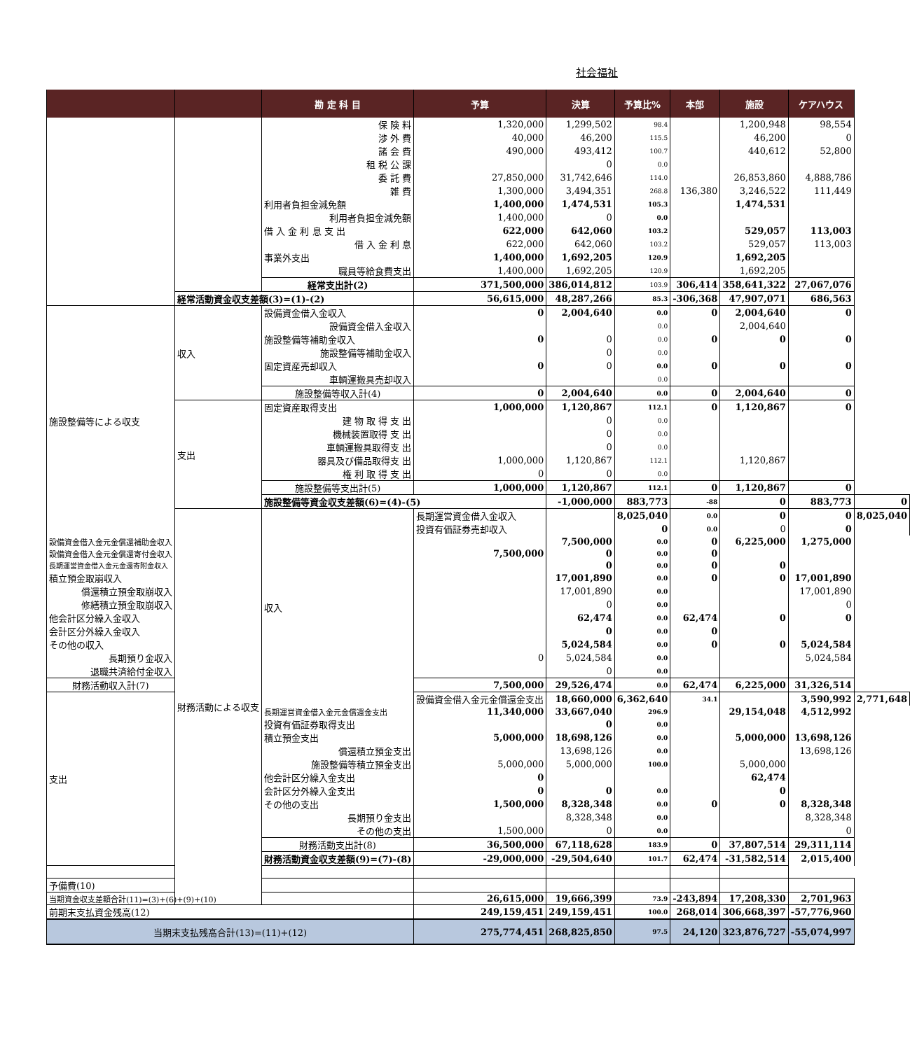社会福祉
| | | 勘 定 科 目 | 予算 | 決算 | 予算比% | 本部 | 施設 | ケアハウス | |
| --- | --- | --- | --- | --- | --- | --- | --- | --- | --- |
| | | 保 険 料 | 1,320,000 | 1,299,502 | 98.4 | | 1,200,948 | 98,554 | |
| | | 渉 外 費 | 40,000 | 46,200 | 115.5 | | 46,200 | 0 | |
| | | 諸 会 費 | 490,000 | 493,412 | 100.7 | | 440,612 | 52,800 | |
| | | 租 税 公 課 | | 0 | 0.0 | | | | |
| | | 委 託 費 | 27,850,000 | 31,742,646 | 114.0 | | 26,853,860 | 4,888,786 | |
| | | 雑 費 | 1,300,000 | 3,494,351 | 268.8 | 136,380 | 3,246,522 | 111,449 | |
| | | 利用者負担金減免額 | 1,400,000 | 1,474,531 | 105.3 | | 1,474,531 | | |
| | | 利用者負担金減免額 | 1,400,000 | 0 | 0.0 | | | | |
| | | 借 入 金 利 息 支 出 | 622,000 | 642,060 | 103.2 | | 529,057 | 113,003 | |
| | | 借 入 金 利 息 | 622,000 | 642,060 | 103.2 | | 529,057 | 113,003 | |
| | | 事業外支出 | 1,400,000 | 1,692,205 | 120.9 | | 1,692,205 | | |
| | | 職員等給食費支出 | 1,400,000 | 1,692,205 | 120.9 | | 1,692,205 | | |
| | | 経常支出計(2) | 371,500,000 | 386,014,812 | 103.9 | 306,414 | 358,641,322 | 27,067,076 | |
| | 経常活動資金収支差額(3)=(1)-(2) | | 56,615,000 | 48,287,266 | 85.3 | -306,368 | 47,907,071 | 686,563 | |
| 施設整備等による収支 | 収入 | 設備資金借入金収入 | 0 | 2,004,640 | 0.0 | 0 | 2,004,640 | 0 | |
| | | 設備資金借入金収入 | | | 0.0 | | 2,004,640 | | |
| | | 施設整備等補助金収入 | 0 | 0 | 0.0 | 0 | 0 | 0 | |
| | | 施設整備等補助金収入 | | 0 | 0.0 | | | | |
| | | 固定資産売却収入 | 0 | 0 | 0.0 | 0 | 0 | 0 | |
| | | 車輌運搬具売却収入 | | | 0.0 | | | | |
| | | 施設整備等収入計(4) | 0 | 2,004,640 | 0.0 | 0 | 2,004,640 | 0 | |
| | 支出 | 固定資産取得支出 | 1,000,000 | 1,120,867 | 112.1 | 0 | 1,120,867 | 0 | |
| | | 建 物 取 得 支 出 | | 0 | 0.0 | | | | |
| | | 機械装置取得 支 出 | | 0 | 0.0 | | | | |
| | | 車輌運搬具取得支 出 | | 0 | 0.0 | | | | |
| | | 器具及び備品取得支 出 | 1,000,000 | 1,120,867 | 112.1 | | 1,120,867 | | |
| | | 権 利 取 得 支 出 | 0 | 0 | 0.0 | | | | |
| | | 施設整備等支出計(5) | 1,000,000 | 1,120,867 | 112.1 | 0 | 1,120,867 | 0 | |
| | | 施設整備等資金収支差額(6)=(4)-(5) | | -1,000,000 | 883,773 | -88 | 0 | 883,773 | 0 |
| | 財務活動による収支 | 収入 | 長期運営資金借入金収入 | | 8,025,040 | 0.0 | 0 | 0 | 8,025,040 |
| | | | 投資有価証券売却収入 | | 0 | 0.0 | 0 | 0 | |
| 設備資金借入金元金償還補助金収入 | | | | 7,500,000 | 0.0 | 0 | 6,225,000 | 1,275,000 | |
| 設備資金借入金元金償還寄付金収入 | | | 7,500,000 | 0 | 0.0 | 0 | | | |
| 長期運営資金借入金元金還寄附金収入 | | | | 0 | 0.0 | 0 | 0 | | |
| 積立預金取崩収入 | | | | 17,001,890 | 0.0 | 0 | 0 | 17,001,890 | |
| 償還積立預金取崩収入 | | | | 17,001,890 | 0.0 | | | 17,001,890 | |
| 修繕積立預金取崩収入 | | | | 0 | 0.0 | | | 0 | |
| 他会計区分繰入金収入 | | | | 62,474 | 0.0 | 62,474 | 0 | 0 | |
| 会計区分外繰入金収入 | | | | 0 | 0.0 | 0 | | | |
| その他の収入 | | | | 5,024,584 | 0.0 | 0 | 0 | 5,024,584 | |
| 長期預り金収入 | | | 0 | 5,024,584 | 0.0 | | | 5,024,584 | |
| 退職共済給付金収入 | | | | 0 | 0.0 | | | | |
| 財務活動収入計(7) | | | 7,500,000 | 29,526,474 | 0.0 | 62,474 | 6,225,000 | 31,326,514 | |
| 支出 | | | 設備資金借入金元金償還金支出 | 18,660,000 | 6,362,640 | 34.1 | | 3,590,992 | 2,771,648 |
| | | 長期運営資金借入金元金償還金支出 | 11,340,000 | 33,667,040 | 296.9 | | 29,154,048 | 4,512,992 | |
| | | 投資有価証券取得支出 | | 0 | 0.0 | | | | |
| | | 積立預金支出 | 5,000,000 | 18,698,126 | 0.0 | | 5,000,000 | 13,698,126 | |
| | | 償還積立預金支出 | | 13,698,126 | 0.0 | | | 13,698,126 | |
| | | 施設整備等積立預金支出 | 5,000,000 | 5,000,000 | 100.0 | | 5,000,000 | | |
| | | 他会計区分繰入金支出 | 0 | | | | 62,474 | | |
| | | 会計区分外繰入金支出 | 0 | 0 | 0.0 | | 0 | | |
| | | その他の支出 | 1,500,000 | 8,328,348 | 0.0 | 0 | 0 | 8,328,348 | |
| | | 長期預り金支出 | | 8,328,348 | 0.0 | | | 8,328,348 | |
| | | その他の支出 | 1,500,000 | 0 | 0.0 | | | 0 | |
| | | 財務活動支出計(8) | 36,500,000 | 67,118,628 | 183.9 | 0 | 37,807,514 | 29,311,114 | |
| | | 財務活動資金収支差額(9)=(7)-(8) | -29,000,000 | -29,504,640 | 101.7 | 62,474 | -31,582,514 | 2,015,400 | |
| 予備費(10) | | | | | | | | | |
| 当期資金収支差額合計(11)=(3)+(6)+(9)+(10) | | | 26,615,000 | 19,666,399 | 73.9 | -243,894 | 17,208,330 | 2,701,963 | |
| 前期末支払資金残高(12) | | | 249,159,451 | 249,159,451 | 100.0 | 268,014 | 306,668,397 | -57,776,960 | |
| 当期末支払残高合計(13)=(11)+(12) | | | 275,774,451 | 268,825,850 | 97.5 | 24,120 | 323,876,727 | -55,074,997 | |